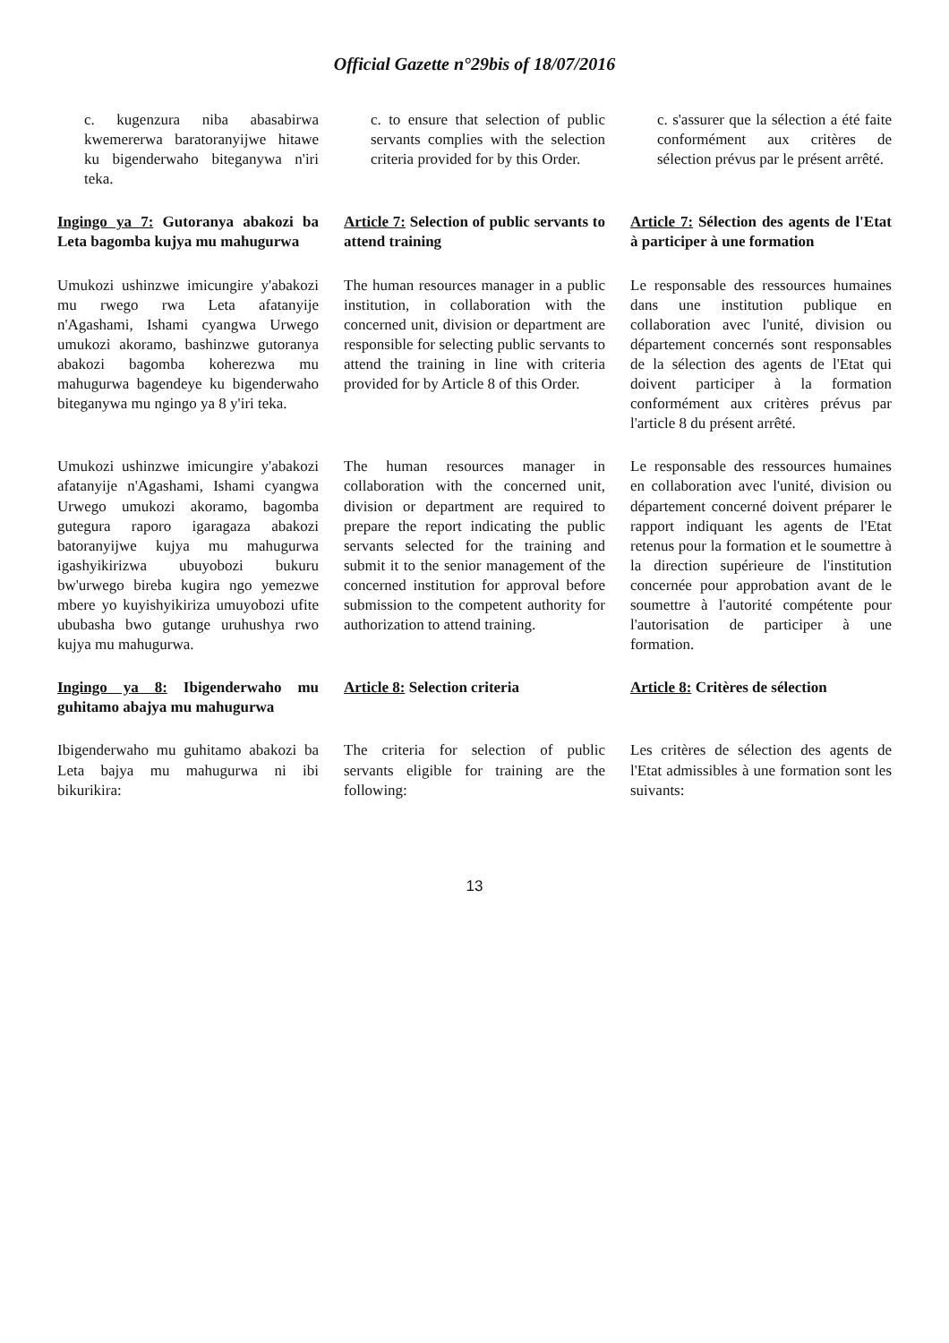Official Gazette n°29bis of 18/07/2016
| c. kugenzura niba abasabirwa kwemererwa baratoranyijwe hitawe ku bigenderwaho biteganywa n'iri teka. | c. to ensure that selection of public servants complies with the selection criteria provided for by this Order. | c. s'assurer que la sélection a été faite conformément aux critères de sélection prévus par le présent arrêté. |
| Ingingo ya 7: Gutoranya abakozi ba Leta bagomba kujya mu mahugurwa | Article 7: Selection of public servants to attend training | Article 7: Sélection des agents de l'Etat à participer à une formation |
| Umukozi ushinzwe imicungire y'abakozi mu rwego rwa Leta afatanyije n'Agashami, Ishami cyangwa Urwego umukozi akoramo, bashinzwe gutoranya abakozi bagomba koherezwa mu mahugurwa bagendeye ku bigenderwaho biteganywa mu ngingo ya 8 y'iri teka. | The human resources manager in a public institution, in collaboration with the concerned unit, division or department are responsible for selecting public servants to attend the training in line with criteria provided for by Article 8 of this Order. | Le responsable des ressources humaines dans une institution publique en collaboration avec l'unité, division ou département concernés sont responsables de la sélection des agents de l'Etat qui doivent participer à la formation conformément aux critères prévus par l'article 8 du présent arrêté. |
| Umukozi ushinzwe imicungire y'abakozi afatanyije n'Agashami, Ishami cyangwa Urwego umukozi akoramo, bagomba gutegura raporo igaragaza abakozi batoranyijwe kujya mu mahugurwa igashyikirizwa ubuyobozi bukuru bw'urwego bireba kugira ngo yemezwe mbere yo kuyishyikiriza umuyobozi ufite ububasha bwo gutange uruhushya rwo kujya mu mahugurwa. | The human resources manager in collaboration with the concerned unit, division or department are required to prepare the report indicating the public servants selected for the training and submit it to the senior management of the concerned institution for approval before submission to the competent authority for authorization to attend training. | Le responsable des ressources humaines en collaboration avec l'unité, division ou département concerné doivent préparer le rapport indiquant les agents de l'Etat retenus pour la formation et le soumettre à la direction supérieure de l'institution concernée pour approbation avant de le soumettre à l'autorité compétente pour l'autorisation de participer à une formation. |
| Ingingo ya 8: Ibigenderwaho mu guhitamo abajya mu mahugurwa | Article 8: Selection criteria | Article 8: Critères de sélection |
| Ibigenderwaho mu guhitamo abakozi ba Leta bajya mu mahugurwa ni ibi bikurikira: | The criteria for selection of public servants eligible for training are the following: | Les critères de sélection des agents de l'Etat admissibles à une formation sont les suivants: |
13